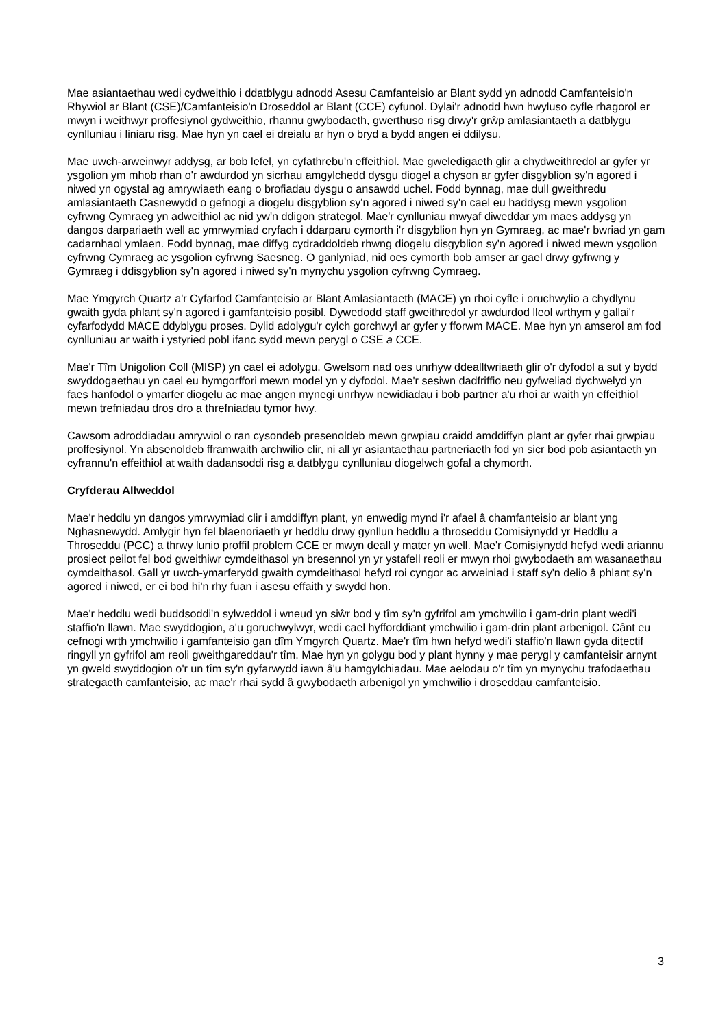Mae asiantaethau wedi cydweithio i ddatblygu adnodd Asesu Camfanteisio ar Blant sydd yn adnodd Camfanteisio'n Rhywiol ar Blant (CSE)/Camfanteisio'n Droseddol ar Blant (CCE) cyfunol. Dylai'r adnodd hwn hwyluso cyfle rhagorol er mwyn i weithwyr proffesiynol gydweithio, rhannu gwybodaeth, gwerthuso risg drwy'r grŵp amlasiantaeth a datblygu cynlluniau i liniaru risg. Mae hyn yn cael ei dreialu ar hyn o bryd a bydd angen ei ddilysu.
Mae uwch-arweinwyr addysg, ar bob lefel, yn cyfathrebu'n effeithiol. Mae gweledigaeth glir a chydweithredol ar gyfer yr ysgolion ym mhob rhan o'r awdurdod yn sicrhau amgylchedd dysgu diogel a chyson ar gyfer disgyblion sy'n agored i niwed yn ogystal ag amrywiaeth eang o brofiadau dysgu o ansawdd uchel. Fodd bynnag, mae dull gweithredu amlasiantaeth Casnewydd o gefnogi a diogelu disgyblion sy'n agored i niwed sy'n cael eu haddysg mewn ysgolion cyfrwng Cymraeg yn adweithiol ac nid yw'n ddigon strategol. Mae'r cynlluniau mwyaf diweddar ym maes addysg yn dangos darpariaeth well ac ymrwymiad cryfach i ddarparu cymorth i'r disgyblion hyn yn Gymraeg, ac mae'r bwriad yn gam cadarnhaol ymlaen. Fodd bynnag, mae diffyg cydraddoldeb rhwng diogelu disgyblion sy'n agored i niwed mewn ysgolion cyfrwng Cymraeg ac ysgolion cyfrwng Saesneg. O ganlyniad, nid oes cymorth bob amser ar gael drwy gyfrwng y Gymraeg i ddisgyblion sy'n agored i niwed sy'n mynychu ysgolion cyfrwng Cymraeg.
Mae Ymgyrch Quartz a'r Cyfarfod Camfanteisio ar Blant Amlasiantaeth (MACE) yn rhoi cyfle i oruchwylio a chydlynu gwaith gyda phlant sy'n agored i gamfanteisio posibl. Dywedodd staff gweithredol yr awdurdod lleol wrthym y gallai'r cyfarfodydd MACE ddyblygu proses. Dylid adolygu'r cylch gorchwyl ar gyfer y fforwm MACE. Mae hyn yn amserol am fod cynlluniau ar waith i ystyried pobl ifanc sydd mewn perygl o CSE a CCE.
Mae'r Tîm Unigolion Coll (MISP) yn cael ei adolygu. Gwelsom nad oes unrhyw ddealltwriaeth glir o'r dyfodol a sut y bydd swyddogaethau yn cael eu hymgorffori mewn model yn y dyfodol. Mae'r sesiwn dadfriffio neu gyfweliad dychwelyd yn faes hanfodol o ymarfer diogelu ac mae angen mynegi unrhyw newidiadau i bob partner a'u rhoi ar waith yn effeithiol mewn trefniadau dros dro a threfniadau tymor hwy.
Cawsom adroddiadau amrywiol o ran cysondeb presenoldeb mewn grwpiau craidd amddiffyn plant ar gyfer rhai grwpiau proffesiynol. Yn absenoldeb fframwaith archwilio clir, ni all yr asiantaethau partneriaeth fod yn sicr bod pob asiantaeth yn cyfrannu'n effeithiol at waith dadansoddi risg a datblygu cynlluniau diogelwch gofal a chymorth.
Cryfderau Allweddol
Mae'r heddlu yn dangos ymrwymiad clir i amddiffyn plant, yn enwedig mynd i'r afael â chamfanteisio ar blant yng Nghasnewydd. Amlygir hyn fel blaenoriaeth yr heddlu drwy gynllun heddlu a throseddu Comisiynydd yr Heddlu a Throseddu (PCC) a thrwy lunio proffil problem CCE er mwyn deall y mater yn well. Mae'r Comisiynydd hefyd wedi ariannu prosiect peilot fel bod gweithiwr cymdeithasol yn bresennol yn yr ystafell reoli er mwyn rhoi gwybodaeth am wasanaethau cymdeithasol. Gall yr uwch-ymarferydd gwaith cymdeithasol hefyd roi cyngor ac arweiniad i staff sy'n delio â phlant sy'n agored i niwed, er ei bod hi'n rhy fuan i asesu effaith y swydd hon.
Mae'r heddlu wedi buddsoddi'n sylweddol i wneud yn siŵr bod y tîm sy'n gyfrifol am ymchwilio i gam-drin plant wedi'i staffio'n llawn. Mae swyddogion, a'u goruchwylwyr, wedi cael hyfforddiant ymchwilio i gam-drin plant arbenigol. Cânt eu cefnogi wrth ymchwilio i gamfanteisio gan dîm Ymgyrch Quartz. Mae'r tîm hwn hefyd wedi'i staffio'n llawn gyda ditectif ringyll yn gyfrifol am reoli gweithgareddau'r tîm. Mae hyn yn golygu bod y plant hynny y mae perygl y camfanteisir arnynt yn gweld swyddogion o'r un tîm sy'n gyfarwydd iawn â'u hamgylchiadau. Mae aelodau o'r tîm yn mynychu trafodaethau strategaeth camfanteisio, ac mae'r rhai sydd â gwybodaeth arbenigol yn ymchwilio i droseddau camfanteisio.
3